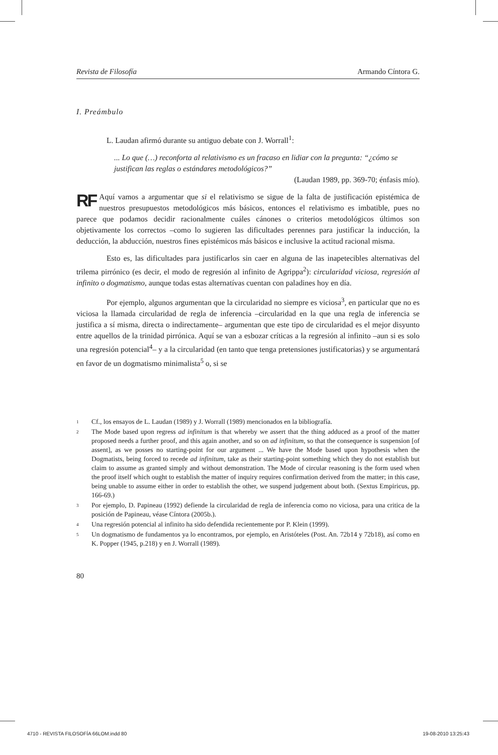Revista de Filosofía Armando Cíntora G.
I. Preámbulo
L. Laudan afirmó durante su antiguo debate con J. Worrall<sup>1</sup>:
... Lo que (…) reconforta al relativismo es un fracaso en lidiar con la pregunta: “¿cómo se justifican las reglas o estándares metodológicos?”
(Laudan 1989, pp. 369-70; énfasis mío).
RF Aquí vamos a argumentar que si el relativismo se sigue de la falta de justificación epistémica de nuestros presupuestos metodológicos más básicos, entonces el relativismo es imbatible, pues no parece que podamos decidir racionalmente cuáles cánones o criterios metodológicos últimos son objetivamente los correctos –como lo sugieren las dificultades perennes para justificar la inducción, la deducción, la abducción, nuestros fines epistémicos más básicos e inclusive la actitud racional misma.
Esto es, las dificultades para justificarlos sin caer en alguna de las inapetecibles alternativas del trilema pirrónico (es decir, el modo de regresión al infinito de Agrippa<sup>2</sup>): circularidad viciosa, regresión al infinito o dogmatismo, aunque todas estas alternatívas cuentan con paladines hoy en día.
Por ejemplo, algunos argumentan que la circularidad no siempre es viciosa<sup>3</sup>, en particular que no es viciosa la llamada circularidad de regla de inferencia –circularidad en la que una regla de inferencia se justifica a sí misma, directa o indirectamente– argumentan que este tipo de circularidad es el mejor disyunto entre aquellos de la trinidad pirrónica. Aquí se van a esbozar críticas a la regresión al infinito –aun si es solo una regresión potencial<sup>4</sup>– y a la circularidad (en tanto que tenga pretensiones justificatorias) y se argumentará en favor de un dogmatismo minimalista<sup>5</sup> o, si se
<sup>1</sup>
Cf., los ensayos de L. Laudan (1989) y J. Worrall (1989) mencionados en la bibliografía.
<sup>2</sup>
The Mode based upon regress ad infinitum is that whereby we assert that the thing adduced as a proof of the matter proposed needs a further proof, and this again another, and so on ad infinitum, so that the consequence is suspension [of assent], as we posses no starting-point for our argument ... We have the Mode based upon hypothesis when the Dogmatists, being forced to recede ad infinitum, take as their starting-point something which they do not establish but claim to assume as granted simply and without demonstration. The Mode of circular reasoning is the form used when the proof itself which ought to establish the matter of inquiry requires confirmation derived from the matter; in this case, being unable to assume either in order to establish the other, we suspend judgement about both. (Sextus Empiricus, pp. 166-69.)
<sup>3</sup>
Por ejemplo, D. Papineau (1992) defiende la circularidad de regla de inferencia como no viciosa, para una critica de la posición de Papineau, véase Cíntora (2005b.).
<sup>4</sup>
Una regresión potencial al infinito ha sido defendida recientemente por P. Klein (1999).
<sup>5</sup>
Un dogmatismo de fundamentos ya lo encontramos, por ejemplo, en Aristóteles (Post. An. 72b14 y 72b18), así como en K. Popper (1945, p.218) y en J. Worrall (1989).
80
4710 - REVISTA FILOSOFÍA 66LOM.indd 80 19-08-2010 13:25:43